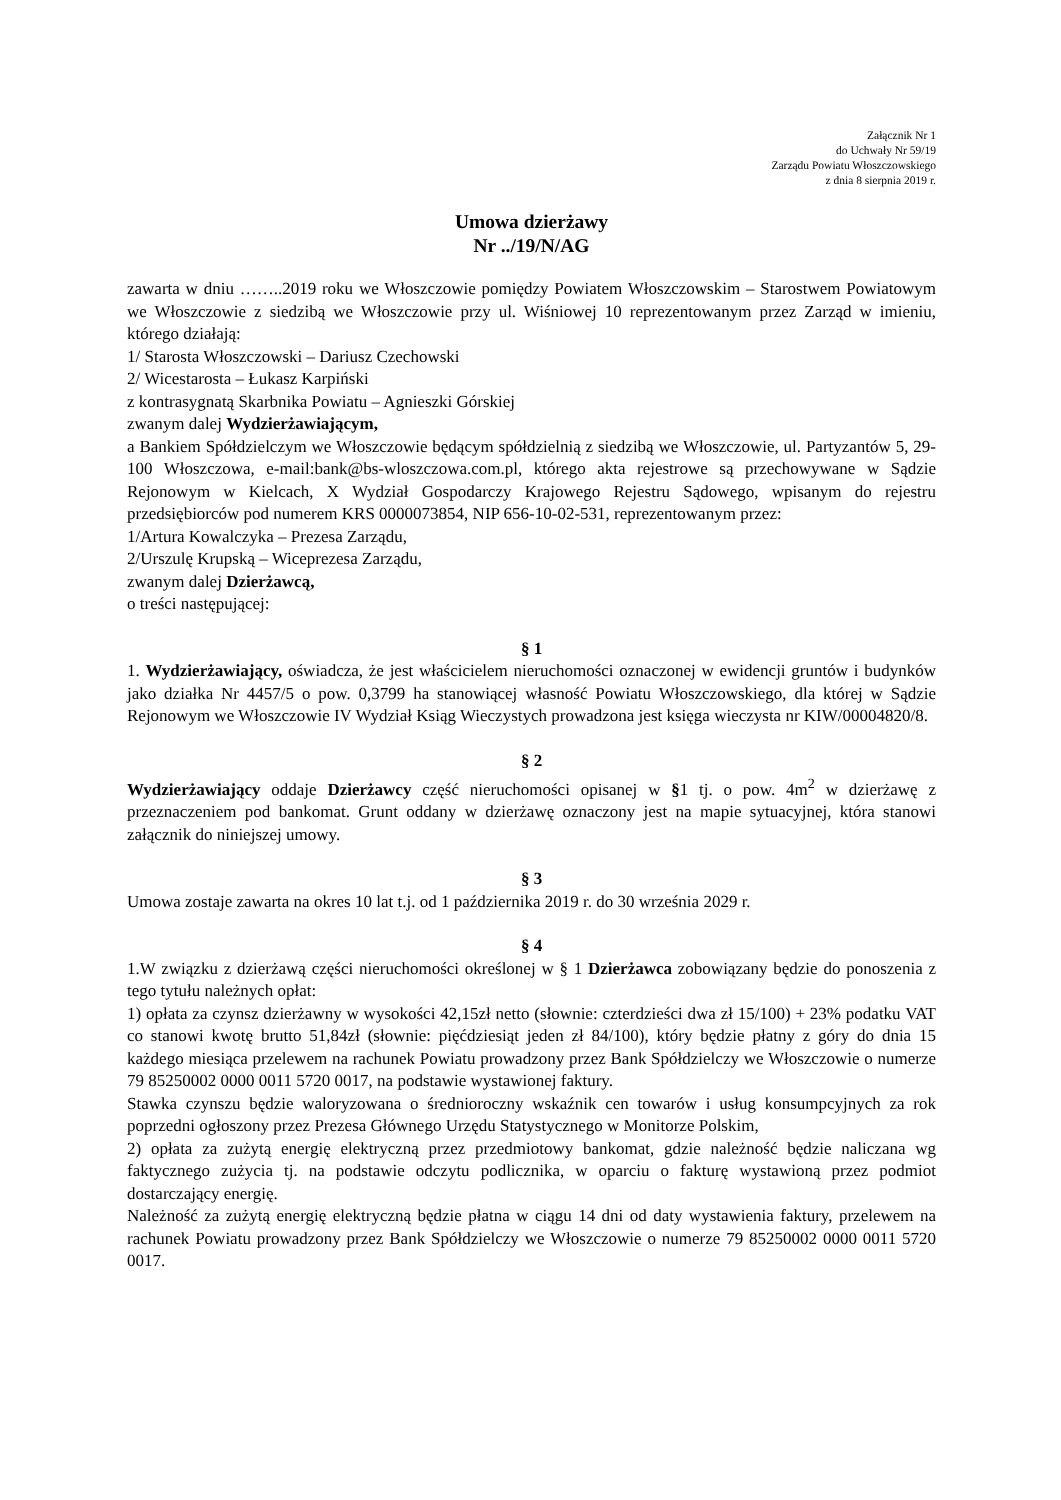Załącznik Nr 1
do Uchwały Nr 59/19
Zarządu Powiatu Włoszczowskiego
z dnia 8 sierpnia 2019 r.
Umowa dzierżawy
Nr ../19/N/AG
zawarta w dniu ……..2019 roku we Włoszczowie pomiędzy Powiatem Włoszczowskim – Starostwem Powiatowym we Włoszczowie z siedzibą we Włoszczowie przy ul. Wiśniowej 10 reprezentowanym przez Zarząd w imieniu, którego działają:
1/ Starosta Włoszczowski – Dariusz Czechowski
2/ Wicestarosta – Łukasz Karpiński
z kontrasygnatą Skarbnika Powiatu – Agnieszki Górskiej
zwanym dalej Wydzierżawiającym,
a Bankiem Spółdzielczym we Włoszczowie będącym spółdzielnią z siedzibą we Włoszczowie, ul. Partyzantów 5, 29-100 Włoszczowa, e-mail:bank@bs-wloszczowa.com.pl, którego akta rejestrowe są przechowywane w Sądzie Rejonowym w Kielcach, X Wydział Gospodarczy Krajowego Rejestru Sądowego, wpisanym do rejestru przedsiębiorców pod numerem KRS 0000073854, NIP 656-10-02-531, reprezentowanym przez:
1/Artura Kowalczyka – Prezesa Zarządu,
2/Urszulę Krupską – Wiceprezesa Zarządu,
zwanym dalej Dzierżawcą,
o treści następującej:
§ 1
1. Wydzierżawiający, oświadcza, że jest właścicielem nieruchomości oznaczonej w ewidencji gruntów i budynków jako działka Nr 4457/5 o pow. 0,3799 ha stanowiącej własność Powiatu Włoszczowskiego, dla której w Sądzie Rejonowym we Włoszczowie IV Wydział Ksiąg Wieczystych prowadzona jest księga wieczysta nr KIW/00004820/8.
§ 2
Wydzierżawiający oddaje Dzierżawcy część nieruchomości opisanej w §1 tj. o pow. 4m<sup>2</sup> w dzierżawę z przeznaczeniem pod bankomat. Grunt oddany w dzierżawę oznaczony jest na mapie sytuacyjnej, która stanowi załącznik do niniejszej umowy.
§ 3
Umowa zostaje zawarta na okres 10 lat t.j. od 1 października 2019 r. do 30 września 2029 r.
§ 4
1.W związku z dzierżawą części nieruchomości określonej w § 1 Dzierżawca zobowiązany będzie do ponoszenia z tego tytułu należnych opłat:
1) opłata za czynsz dzierżawny w wysokości 42,15zł netto (słownie: czterdzieści dwa zł 15/100) + 23% podatku VAT co stanowi kwotę brutto 51,84zł (słownie: pięćdziesiąt jeden zł 84/100), który będzie płatny z góry do dnia 15 każdego miesiąca przelewem na rachunek Powiatu prowadzony przez Bank Spółdzielczy we Włoszczowie o numerze 79 85250002 0000 0011 5720 0017, na podstawie wystawionej faktury.
Stawka czynszu będzie waloryzowana o średnioroczny wskaźnik cen towarów i usług konsumpcyjnych za rok poprzedni ogłoszony przez Prezesa Głównego Urzędu Statystycznego w Monitorze Polskim,
2) opłata za zużytą energię elektryczną przez przedmiotowy bankomat, gdzie należność będzie naliczana wg faktycznego zużycia tj. na podstawie odczytu podlicznika, w oparciu o fakturę wystawioną przez podmiot dostarczający energię.
Należność za zużytą energię elektryczną będzie płatna w ciągu 14 dni od daty wystawienia faktury, przelewem na rachunek Powiatu prowadzony przez Bank Spółdzielczy we Włoszczowie o numerze 79 85250002 0000 0011 5720 0017.